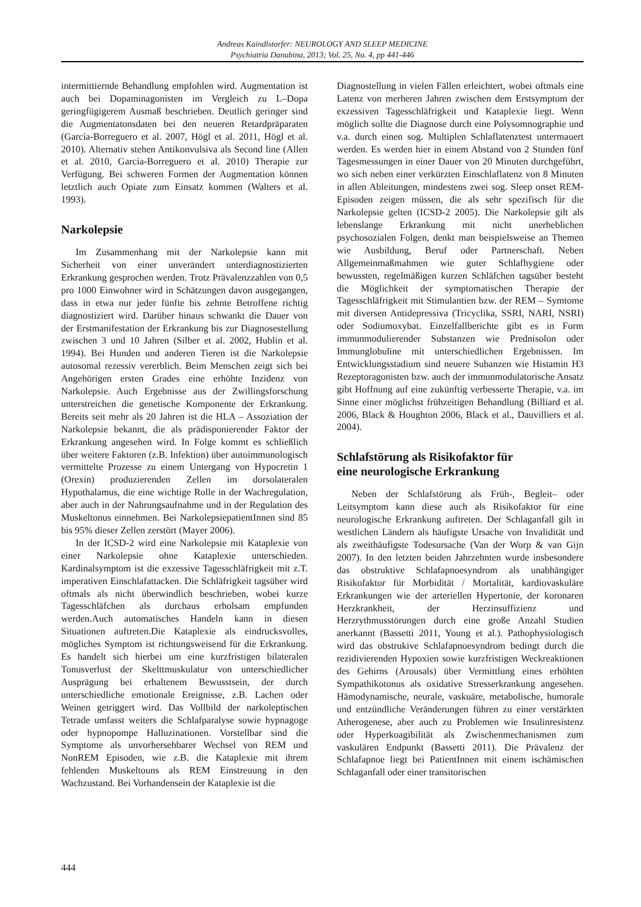Andreas Kaindlstorfer: NEUROLOGY AND SLEEP MEDICINE
Psychiatria Danubina, 2013; Vol. 25, No. 4, pp 441-446
intermittiernde Behandlung empfohlen wird. Augmentation ist auch bei Dopaminagonisten im Vergleich zu L–Dopa geringfügigerem Ausmaß beschrieben. Deutlich geringer sind die Augmentatonsdaten bei den neueren Retardpräparaten (García-Borreguero et al. 2007, Högl et al. 2011, Högl et al. 2010). Alternativ stehen Antikonvulsiva als Second line (Allen et al. 2010, García-Borreguero et al. 2010) Therapie zur Verfügung. Bei schweren Formen der Augmentation können letztlich auch Opiate zum Einsatz kommen (Walters et al. 1993).
Narkolepsie
Im Zusammenhang mit der Narkolepsie kann mit Sicherheit von einer unverändert unterdiagnostizierten Erkrankung gesprochen werden. Trotz Prävalenzzahlen von 0,5 pro 1000 Einwohner wird in Schätzungen davon ausgegangen, dass in etwa nur jeder fünfte bis zehnte Betroffene richtig diagnostiziert wird. Darüber hinaus schwankt die Dauer von der Erstmanifestation der Erkrankung bis zur Diagnosestellung zwischen 3 und 10 Jahren (Silber et al. 2002, Hublin et al. 1994). Bei Hunden und anderen Tieren ist die Narkolepsie autosomal rezessiv vererblich. Beim Menschen zeigt sich bei Angehörigen ersten Grades eine erhöhte Inzidenz von Narkolepsie. Auch Ergebnisse aus der Zwillingsforschung unterstreichen die genetische Komponente der Erkrankung. Bereits seit mehr als 20 Jahren ist die HLA – Assoziation der Narkolepsie bekannt, die als prädisponierender Faktor der Erkrankung angesehen wird. In Folge kommt es schließlich über weitere Faktoren (z.B. Infektion) über autoimmunologisch vermittelte Prozesse zu einem Untergang von Hypocretin 1 (Orexin) produzierenden Zellen im dorsolateralen Hypothalamus, die eine wichtige Rolle in der Wachregulation, aber auch in der Nahrungsaufnahme und in der Regulation des Muskeltonus einnehmen. Bei NarkolepsiepatientInnen sind 85 bis 95% dieser Zellen zerstört (Mayer 2006).
In der ICSD-2 wird eine Narkolepsie mit Kataplexie von einer Narkolepsie ohne Kataplexie unterschieden. Kardinalsymptom ist die exzessive Tagesschläfrigkeit mit z.T. imperativen Einschlafattacken. Die Schläfrigkeit tagsüber wird oftmals als nicht überwindlich beschrieben, wobei kurze Tagesschläfchen als durchaus erholsam empfunden werden.Auch automatisches Handeln kann in diesen Situationen auftreten.Die Kataplexie als eindrucksvolles, mögliches Symptom ist richtungsweisend für die Erkrankung. Es handelt sich hierbei um eine kurzfristigen bilateralen Tonusverlust der Skelttmuskulatur von unterschiedlicher Ausprägung bei erhaltenem Bewusstsein, der durch unterschiedliche emotionale Ereignisse, z.B. Lachen oder Weinen getriggert wird. Das Vollbild der narkoleptischen Tetrade umfasst weiters die Schlafparalyse sowie hypnagoge oder hypnopompe Halluzinationen. Vorstellbar sind die Symptome als unvorhersehbarer Wechsel von REM und NonREM Episoden, wie z.B. die Kataplexie mit ihrem fehlenden Muskeltouns als REM Einstreuung in den Wachzustand. Bei Vorhandensein der Kataplexie ist die
Diagnostellung in vielen Fällen erleichtert, wobei oftmals eine Latenz von merheren Jahren zwischen dem Erstsymptom der exzessiven Tagesschläfrigkeit und Kataplexie liegt. Wenn möglich sollte die Diagnose durch eine Polysomnographie und v.a. durch einen sog. Multiplen Schlaflatenztest untermauert werden. Es werden hier in einem Abstand von 2 Stunden fünf Tagesmessungen in einer Dauer von 20 Minuten durchgeführt, wo sich neben einer verkürzten Einschlaflatenz von 8 Minuten in allen Ableitungen, mindestens zwei sog. Sleep onset REM- Episoden zeigen müssen, die als sehr spezifisch für die Narkolepsie gelten (ICSD-2 2005). Die Narkolepsie gilt als lebenslange Erkrankung mit nicht unerheblichen psychosozialen Folgen, denkt man beispielsweise an Themen wie Ausbildung, Beruf oder Partnerschaft. Neben Allgemeinmaßmahmen wie guter Schlafhygiene oder bewussten, regelmäßigen kurzen Schläfchen tagsüber besteht die Möglichkeit der symptomatischen Therapie der Tagesschläfrigkeit mit Stimulantien bzw. der REM – Symtome mit diversen Antidepressiva (Tricyclika, SSRI, NARI, NSRI) oder Sodiumoxybat. Einzelfallberichte gibt es in Form immunmodulierender Substanzen wie Prednisolon oder Immunglobuline mit unterschiedlichen Ergebnissen. Im Entwicklungsstadium sind neuere Subanzen wie Histamin H3 Rezeptoragonisten bzw. auch der immunmodulatorische Ansatz gibt Hoffnung auf eine zukünftig verbesserte Therapie, v.a. im Sinne einer möglichst frühzeitigen Behandlung (Billiard et al. 2006, Black & Houghton 2006, Black et al., Dauvilliers et al. 2004).
Schlafstörung als Risikofaktor für
eine neurologische Erkrankung
Neben der Schlafstörung als Früh-, Begleit– oder Leitsymptom kann diese auch als Risikofaktor für eine neurologische Erkrankung auftreten. Der Schlaganfall gilt in westlichen Ländern als häufigste Ursache von Invalidität und als zweithäufigste Todesursache (Van der Worp & van Gijn 2007). In den letzten beiden Jahrzehnten wurde insbesondere das obstruktive Schlafapnoesyndrom als unabhängiger Risikofaktor für Morbidität / Mortalität, kardiovaskuläre Erkrankungen wie der arteriellen Hypertonie, der koronaren Herzkrankheit, der Herzinsuffizienz und Herzrythmusstörungen durch eine große Anzahl Studien anerkannt (Bassetti 2011, Young et al.). Pathophysiologisch wird das obstrukive Schlafapnoesyndrom bedingt durch die rezidivierenden Hypoxien sowie kurzfristigen Weckreaktionen des Gehirns (Arousals) über Vermittlung eines erhöhten Sympathikotonus als oxidative Stresserkrankung angesehen. Hämodynamische, neurale, vaskuäre, metabolische, humorale und entzündliche Veränderungen führen zu einer verstärkten Atherogenese, aber auch zu Problemen wie Insulinresistenz oder Hyperkoagibilität als Zwischenmechanismen zum vaskulären Endpunkt (Bassetti 2011). Die Prävalenz der Schlafapnoe liegt bei PatientInnen mit einem ischämischen Schlaganfall oder einer transitorischen
444